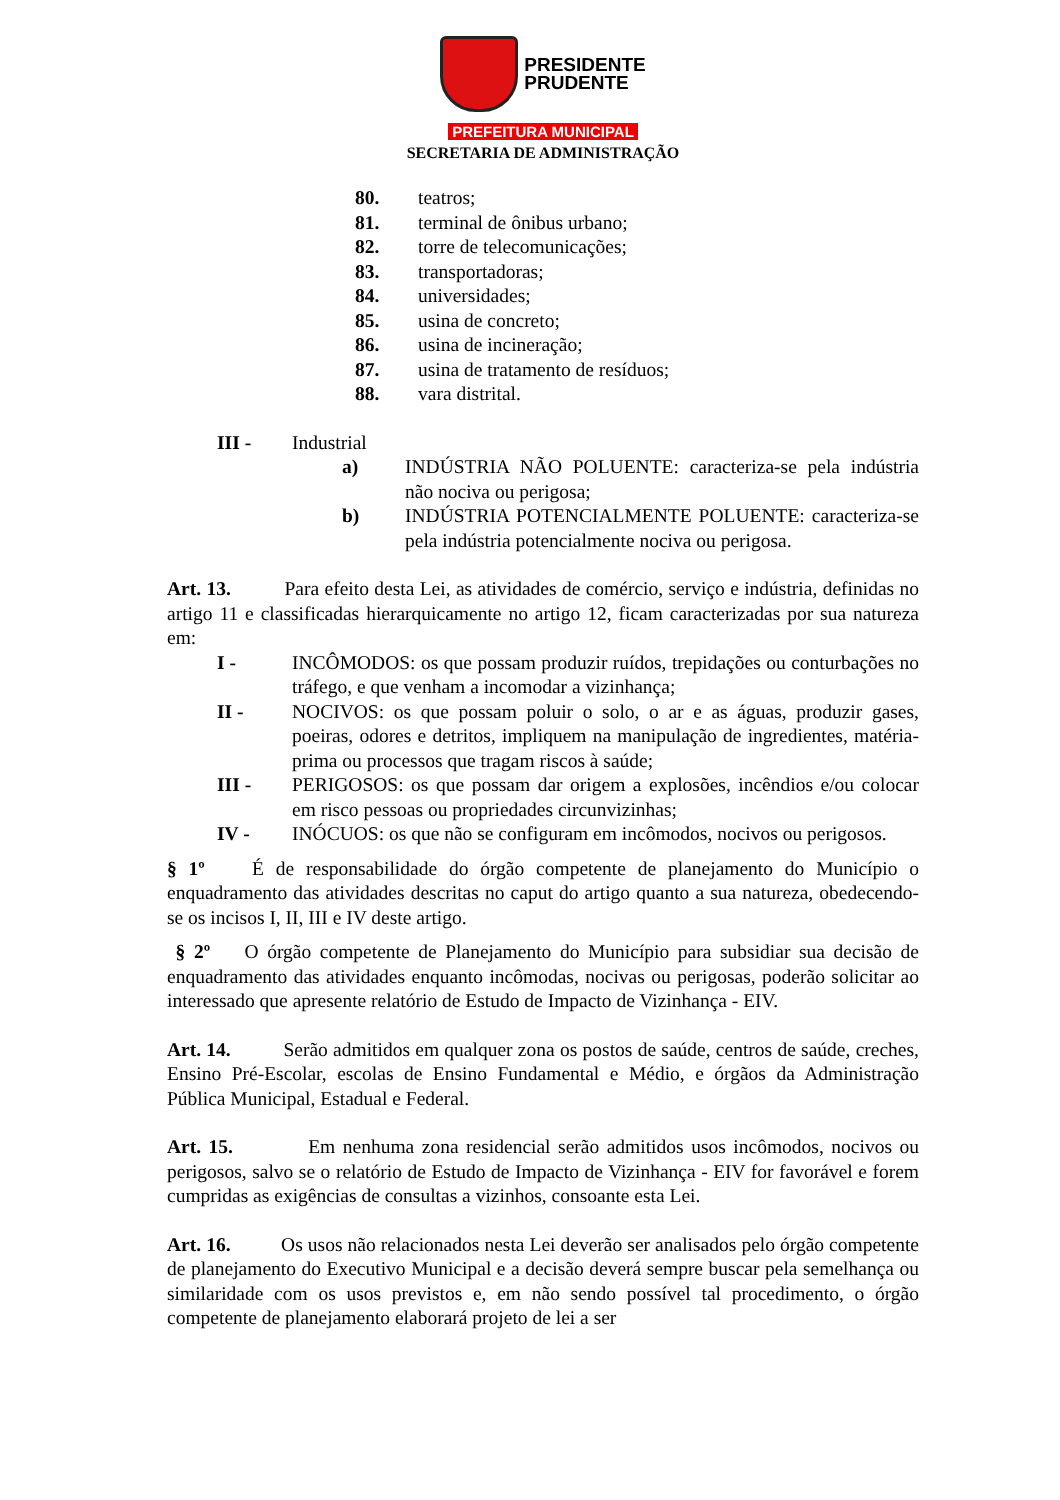PRESIDENTE
PRUDENTE
PREFEITURA MUNICIPAL
SECRETARIA DE ADMINISTRAÇÃO
80. teatros;
81. terminal de ônibus urbano;
82. torre de telecomunicações;
83. transportadoras;
84. universidades;
85. usina de concreto;
86. usina de incineração;
87. usina de tratamento de resíduos;
88. vara distrital.
III - Industrial
a) INDÚSTRIA NÃO POLUENTE: caracteriza-se pela indústria não nociva ou perigosa;
b) INDÚSTRIA POTENCIALMENTE POLUENTE: caracteriza-se pela indústria potencialmente nociva ou perigosa.
Art. 13. Para efeito desta Lei, as atividades de comércio, serviço e indústria, definidas no artigo 11 e classificadas hierarquicamente no artigo 12, ficam caracterizadas por sua natureza em:
I - INCÔMODOS: os que possam produzir ruídos, trepidações ou conturbações no tráfego, e que venham a incomodar a vizinhança;
II - NOCIVOS: os que possam poluir o solo, o ar e as águas, produzir gases, poeiras, odores e detritos, impliquem na manipulação de ingredientes, matéria-prima ou processos que tragam riscos à saúde;
III - PERIGOSOS: os que possam dar origem a explosões, incêndios e/ou colocar em risco pessoas ou propriedades circunvizinhas;
IV - INÓCUOS: os que não se configuram em incômodos, nocivos ou perigosos.
§ 1º É de responsabilidade do órgão competente de planejamento do Município o enquadramento das atividades descritas no caput do artigo quanto a sua natureza, obedecendo-se os incisos I, II, III e IV deste artigo.
§ 2º O órgão competente de Planejamento do Município para subsidiar sua decisão de enquadramento das atividades enquanto incômodas, nocivas ou perigosas, poderão solicitar ao interessado que apresente relatório de Estudo de Impacto de Vizinhança - EIV.
Art. 14. Serão admitidos em qualquer zona os postos de saúde, centros de saúde, creches, Ensino Pré-Escolar, escolas de Ensino Fundamental e Médio, e órgãos da Administração Pública Municipal, Estadual e Federal.
Art. 15. Em nenhuma zona residencial serão admitidos usos incômodos, nocivos ou perigosos, salvo se o relatório de Estudo de Impacto de Vizinhança - EIV for favorável e forem cumpridas as exigências de consultas a vizinhos, consoante esta Lei.
Art. 16. Os usos não relacionados nesta Lei deverão ser analisados pelo órgão competente de planejamento do Executivo Municipal e a decisão deverá sempre buscar pela semelhança ou similaridade com os usos previstos e, em não sendo possível tal procedimento, o órgão competente de planejamento elaborará projeto de lei a ser